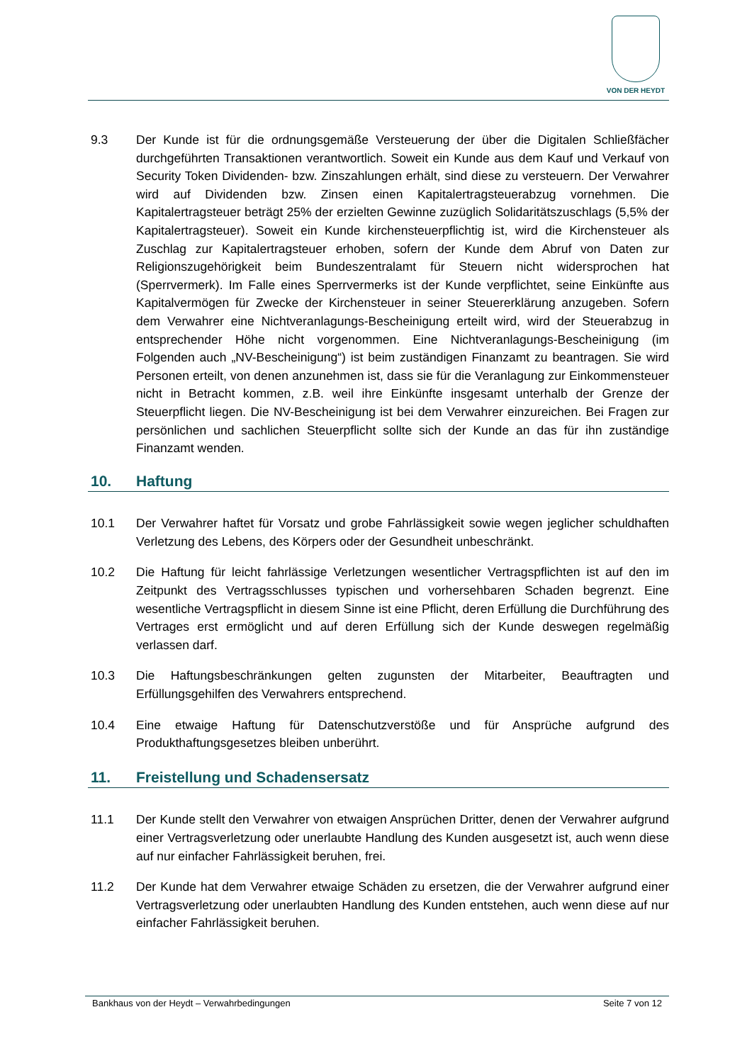VON DER HEYDT
9.3 Der Kunde ist für die ordnungsgemäße Versteuerung der über die Digitalen Schließfächer durchgeführten Transaktionen verantwortlich. Soweit ein Kunde aus dem Kauf und Verkauf von Security Token Dividenden- bzw. Zinszahlungen erhält, sind diese zu versteuern. Der Verwahrer wird auf Dividenden bzw. Zinsen einen Kapitalertragsteuerabzug vornehmen. Die Kapitalertragsteuer beträgt 25% der erzielten Gewinne zuzüglich Solidaritätszuschlags (5,5% der Kapitalertragsteuer). Soweit ein Kunde kirchensteuerpflichtig ist, wird die Kirchensteuer als Zuschlag zur Kapitalertragsteuer erhoben, sofern der Kunde dem Abruf von Daten zur Religionszugehörigkeit beim Bundeszentralamt für Steuern nicht widersprochen hat (Sperrvermerk). Im Falle eines Sperrvermerks ist der Kunde verpflichtet, seine Einkünfte aus Kapitalvermögen für Zwecke der Kirchensteuer in seiner Steuererklärung anzugeben. Sofern dem Verwahrer eine Nichtveranlagungs-Bescheinigung erteilt wird, wird der Steuerabzug in entsprechender Höhe nicht vorgenommen. Eine Nichtveranlagungs-Bescheinigung (im Folgenden auch „NV-Bescheinigung“) ist beim zuständigen Finanzamt zu beantragen. Sie wird Personen erteilt, von denen anzunehmen ist, dass sie für die Veranlagung zur Einkommensteuer nicht in Betracht kommen, z.B. weil ihre Einkünfte insgesamt unterhalb der Grenze der Steuerpflicht liegen. Die NV-Bescheinigung ist bei dem Verwahrer einzureichen. Bei Fragen zur persönlichen und sachlichen Steuerpflicht sollte sich der Kunde an das für ihn zuständige Finanzamt wenden.
10. Haftung
10.1 Der Verwahrer haftet für Vorsatz und grobe Fahrlässigkeit sowie wegen jeglicher schuldhaften Verletzung des Lebens, des Körpers oder der Gesundheit unbeschränkt.
10.2 Die Haftung für leicht fahrlässige Verletzungen wesentlicher Vertragspflichten ist auf den im Zeitpunkt des Vertragsschlusses typischen und vorhersehbaren Schaden begrenzt. Eine wesentliche Vertragspflicht in diesem Sinne ist eine Pflicht, deren Erfüllung die Durchführung des Vertrages erst ermöglicht und auf deren Erfüllung sich der Kunde deswegen regelmäßig verlassen darf.
10.3 Die Haftungsbeschränkungen gelten zugunsten der Mitarbeiter, Beauftragten und Erfüllungsgehilfen des Verwahrers entsprechend.
10.4 Eine etwaige Haftung für Datenschutzverstöße und für Ansprüche aufgrund des Produkthaftungsgesetzes bleiben unberührt.
11. Freistellung und Schadensersatz
11.1 Der Kunde stellt den Verwahrer von etwaigen Ansprüchen Dritter, denen der Verwahrer aufgrund einer Vertragsverletzung oder unerlaubte Handlung des Kunden ausgesetzt ist, auch wenn diese auf nur einfacher Fahrlässigkeit beruhen, frei.
11.2 Der Kunde hat dem Verwahrer etwaige Schäden zu ersetzen, die der Verwahrer aufgrund einer Vertragsverletzung oder unerlaubten Handlung des Kunden entstehen, auch wenn diese auf nur einfacher Fahrlässigkeit beruhen.
Bankhaus von der Heydt – Verwahrbedingungen Seite 7 von 12